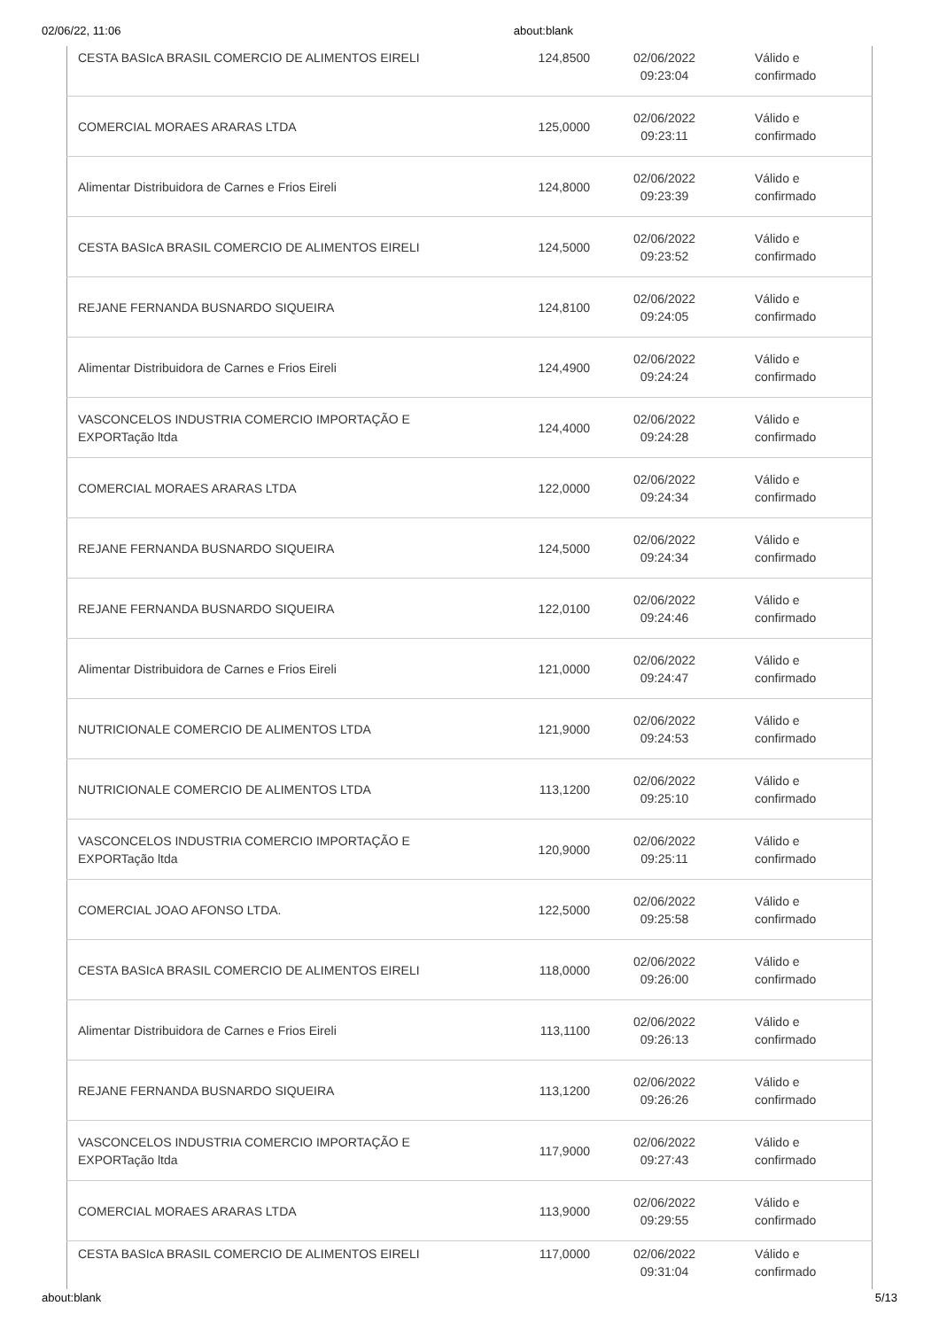02/06/22, 11:06 about:blank
| CESTA BASIcA BRASIL COMERCIO DE ALIMENTOS EIRELI | 124,8500 | 02/06/2022 09:23:04 | Válido e confirmado |
| COMERCIAL MORAES ARARAS LTDA | 125,0000 | 02/06/2022 09:23:11 | Válido e confirmado |
| Alimentar Distribuidora de Carnes e Frios Eireli | 124,8000 | 02/06/2022 09:23:39 | Válido e confirmado |
| CESTA BASIcA BRASIL COMERCIO DE ALIMENTOS EIRELI | 124,5000 | 02/06/2022 09:23:52 | Válido e confirmado |
| REJANE FERNANDA BUSNARDO SIQUEIRA | 124,8100 | 02/06/2022 09:24:05 | Válido e confirmado |
| Alimentar Distribuidora de Carnes e Frios Eireli | 124,4900 | 02/06/2022 09:24:24 | Válido e confirmado |
| VASCONCELOS INDUSTRIA COMERCIO IMPORTAÇÃO E EXPORTação ltda | 124,4000 | 02/06/2022 09:24:28 | Válido e confirmado |
| COMERCIAL MORAES ARARAS LTDA | 122,0000 | 02/06/2022 09:24:34 | Válido e confirmado |
| REJANE FERNANDA BUSNARDO SIQUEIRA | 124,5000 | 02/06/2022 09:24:34 | Válido e confirmado |
| REJANE FERNANDA BUSNARDO SIQUEIRA | 122,0100 | 02/06/2022 09:24:46 | Válido e confirmado |
| Alimentar Distribuidora de Carnes e Frios Eireli | 121,0000 | 02/06/2022 09:24:47 | Válido e confirmado |
| NUTRICIONALE COMERCIO DE ALIMENTOS LTDA | 121,9000 | 02/06/2022 09:24:53 | Válido e confirmado |
| NUTRICIONALE COMERCIO DE ALIMENTOS LTDA | 113,1200 | 02/06/2022 09:25:10 | Válido e confirmado |
| VASCONCELOS INDUSTRIA COMERCIO IMPORTAÇÃO E EXPORTação ltda | 120,9000 | 02/06/2022 09:25:11 | Válido e confirmado |
| COMERCIAL JOAO AFONSO LTDA. | 122,5000 | 02/06/2022 09:25:58 | Válido e confirmado |
| CESTA BASIcA BRASIL COMERCIO DE ALIMENTOS EIRELI | 118,0000 | 02/06/2022 09:26:00 | Válido e confirmado |
| Alimentar Distribuidora de Carnes e Frios Eireli | 113,1100 | 02/06/2022 09:26:13 | Válido e confirmado |
| REJANE FERNANDA BUSNARDO SIQUEIRA | 113,1200 | 02/06/2022 09:26:26 | Válido e confirmado |
| VASCONCELOS INDUSTRIA COMERCIO IMPORTAÇÃO E EXPORTação ltda | 117,9000 | 02/06/2022 09:27:43 | Válido e confirmado |
| COMERCIAL MORAES ARARAS LTDA | 113,9000 | 02/06/2022 09:29:55 | Válido e confirmado |
| CESTA BASIcA BRASIL COMERCIO DE ALIMENTOS EIRELI | 117,0000 | 02/06/2022 09:31:04 | Válido e confirmado |
about:blank 5/13